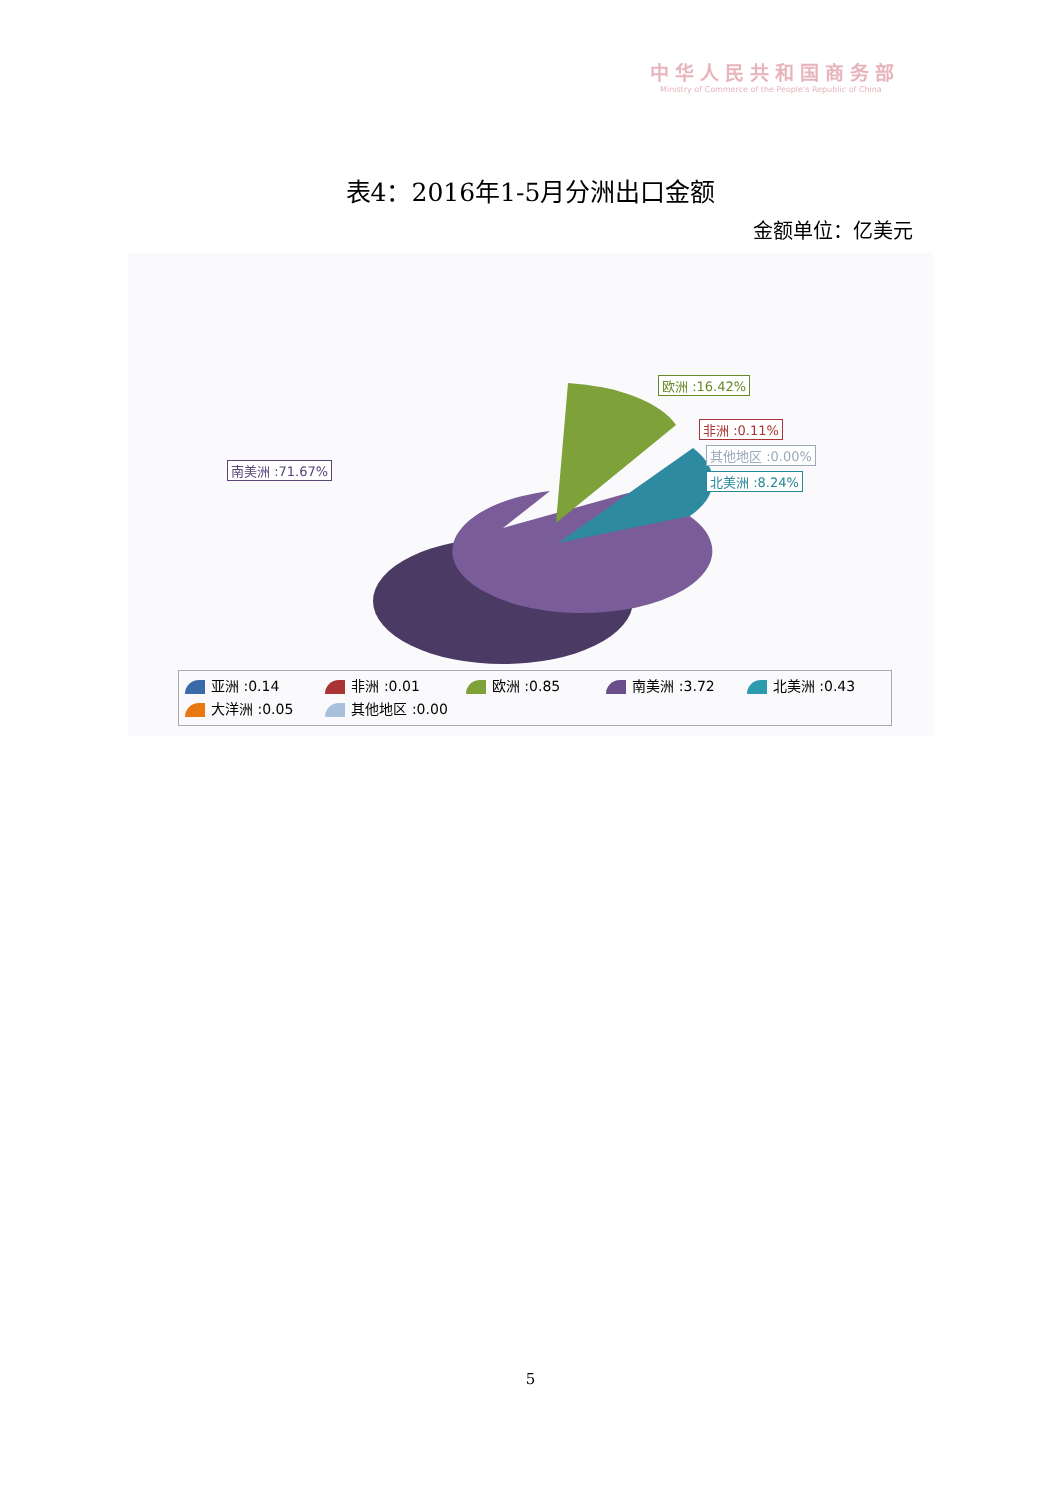中华人民共和国商务部
Ministry of Commerce of the People's Republic of China
表4：2016年1-5月分洲出口金额
金额单位：亿美元
欧洲 :16.42%
非洲 :0.11%
其他地区 :0.00%
北美洲 :8.24%
南美洲 :71.67%
亚洲 :0.14 非洲 :0.01 欧洲 :0.85 南美洲 :3.72 北美洲 :0.43
大洋洲 :0.05 其他地区 :0.00
5